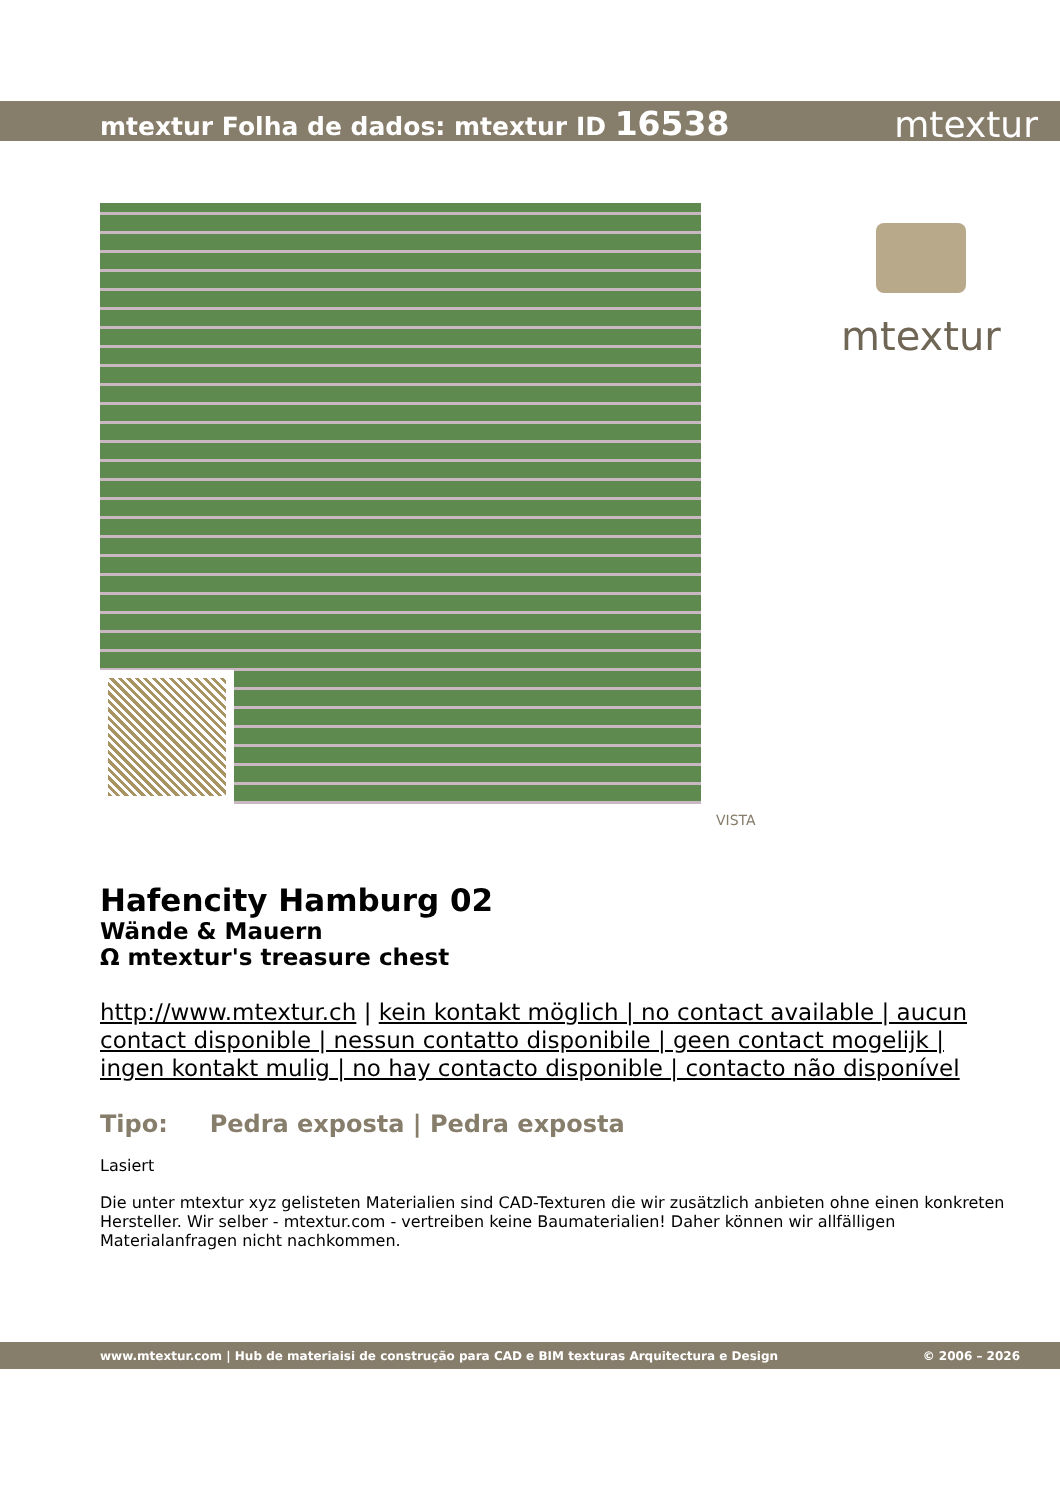mtextur Folha de dados: mtextur ID 16538 mtextur
mtextur
VISTA
Hafencity Hamburg 02
Wände & Mauern
Ω mtextur's treasure chest
http://www.mtextur.ch | kein kontakt möglich | no contact available | aucun contact disponible | nessun contatto disponibile | geen contact mogelijk | ingen kontakt mulig | no hay contacto disponible | contacto não disponível
Tipo: Pedra exposta | Pedra exposta
Lasiert
Die unter mtextur xyz gelisteten Materialien sind CAD-Texturen die wir zusätzlich anbieten ohne einen konkreten Hersteller. Wir selber - mtextur.com - vertreiben keine Baumaterialien! Daher können wir allfälligen Materialanfragen nicht nachkommen.
www.mtextur.com | Hub de materiaisi de construção para CAD e BIM texturas Arquitectura e Design © 2006 – 2026